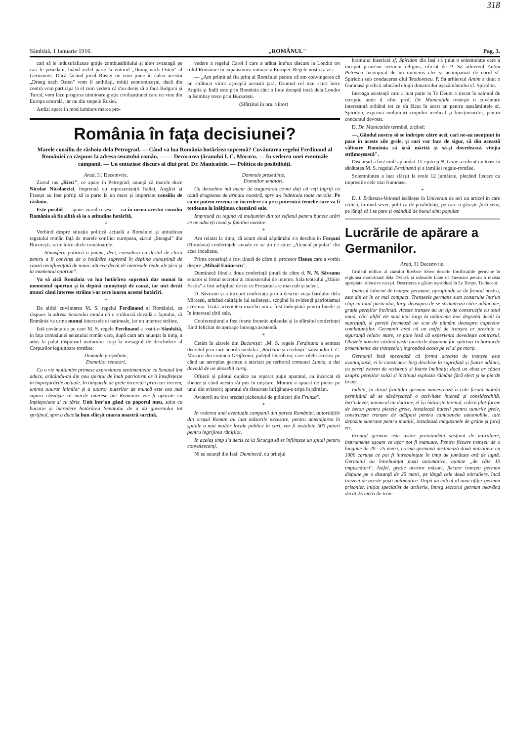318
Sâmbătă, 1 Ianuarie 1916. „ROMÂNUL" Pag. 3.
cari să le industrializeze grație combustibilului și altor avantagii pe cari le posedăm, luând astfel parte la viitorul „Drang nach Osten" al Germaniei. Dacă făcând jocul Rusiei ne vom pune în calea acestui „Drang nach Osten" vom fi anihilați, robiți economicește, dacă din contră vom participa la el cum vedem că s'au decis să o facă Bulgarii și Turcii, vom face progrese uimitoare grație civilizațiunei care ne vine din Europa centrală, iar nu din stepele Rusiei.
Astăzi apare în mod luminos marea pre-
vedere a regelui Carol I care a arătat într'un discurs la Londra tot rolul României în expansiunea viitoare a Europei. Regele nostru a zis:
— „Am primit să fiu prinț al României pentru că am convingerea că un strălucit viitor așteaptă această țară. Drumul cel mai scurt între Anglia și Indii este prin România căci o linie dreaptă trasă dela Londra la Bombay trece prin București.
(Sfârșitul în nrul viitor)
România în fața decisiunei?
Marele consiliu de răsboiu dela Petrograd. — Când va lua România hotărîrea supremă? Cuvântarea regelui Ferdinand al României ca răspuns la adresa senatului român. — — Decorarea țăranului I. C. Moraru. — In vederea unei eventuale campanii. — Un entuziast discurs al dlui prof. Dr. Manicatide. — Politica de posibilități.
Arad, 31 Decemvrie.
Ziarul rus „Rieci", ce apare în Petrograd, anunță că marele duce Nicolae Nicolaevici, împreună cu reprezentanții Italiei, Angliei și Franței au fost poftiți să ia parte la un mare și important consiliu de răsboiu.
Este posibil — spune ziarul rusesc — ca în urma acestui consiliu România să fie silită să ia o atitudine hotărîtă.
*
Vorbind despre situația politică actuală a României și atitudinea regatului român față de marele conflict european, ziarul „Steagul" din București, scrie între altele următoarele:
— Atmosfera politică o putem, deci, considera ca destul de clară pentru a fi convinși de o hotărâre supremă în deplina cunoștință de cauză neinfluențată de nimic altceva decât de interesele reale ale țării și la momentul oportun".
Va să zică România va lua hotărîrea supremă dar numai la momentul oportun și în depină cunoștință de cauză, iar nici decât atunci când interese străine i-ar cere luarea acestei hotărîri.
*
De altfel cuvântarea M. S. regelui Ferdinand al României, ca răspuns la adresa Senatului român dă o strălucită dovadă a faptului, că România va urma numai interesele ei naționale, iar nu interese străine.
Iată cuvântarea pe care M. S. regele Ferdinand a rostit-o Sâmbătă, în fața comisiunei senatului român care, după cum am anunțat la timp, a adus la palat răspunsul maturului corp la mesagiul de deschidere al Corpurilor legiuitoare române:
Domnule președinte,
Domnilor senatori,
Cu o vie mulțumire primesc expresiunea sentimentelor ce Senatul îmi aduce, arătându-mi din nou spiritul de înalt patriotism ce îl însuflețește în împrejurările actuale. In timpurile de grele încercări prin cari trecem, unirea tuturor inimilor și a tuturor puterilor de muncă este cea mai sigură chezășie că marile interese ale României vor fi apărate cu înțelepciune și cu tărie. Unit într'un gând cu poporul meu, salut cu bucurie și încredere hotărârea Senatului de a da guvernului tot sprijinul, spre a duce la bun sfârșit marea noastră sarcină.
Domnule președinte,
Domnilor senatori,
Cu deosebire mă bucur de asigurarea ce-mi dați că veți îngriji cu toată dragostea de armata noastră, spre a-i îndestula toate nevoile. Pe ea ne putem rezema cu încredere ca pe o puternică temelie care va fi totdeuna la înălțimea chemărei sale.
Impreună cu regina vă mulțumim din tot sufletul pentru bunele urări ce ne aduceți nouă și familiei noastre.
*
Am relatat la timp, că acum două săptămâni s'a deschis în Focșani (România) conferințele anuale ce se țin de către „Ateneul popular" din acea localitate.
Prima conerință a fost ținută de către d. profesor Haneș care a vorbit despre „Mihail Eminescu".
Duminecă fiind a doua conferință ținută de către d. N. N. Săveanu senator și fostul secretar al ministerului de interne. Sala teatrului „Maior Fastia" a fost arhiplină de tot ce Focșanul are mai cult și select.
D. Săveanu și-a început conferința prin a descrie viața bardului dela Mircești, arătând calitățile lui sufletești, scoțând în evidență patriotismul acestuia. Toată activitatea marelui om a fost îndreptată pentru binele și în interesul țării sale.
Conferențiarul a fost foarte frenetic aplaudat și la sfârșitul conferinței fiind felicitat de aproape întreaga asistență.
*
Cetim în ziarele din București: „M. S. regele Ferdinand a semnat decretul prin care acordă medalia „Bărbăție și credință" săteanului I. C. Moraru din comuna Orofteana, județul Dorohoiu, care zilele acestea pe când un aeroplan german a aterizat pe teritorul comunei Lunca, a dat dovadă de un deosebit curaj.
Ofițerii și pilotul dupăce au reparat puțin aparatul, au încercat să sboare și când acesta s'a pus în mișcare, Moraru a apucat de picior pe unul din aviatori; aparatul s'a răsturnat înfigându-ș aripa în pământ.
Aviatorii au fost predați pichetului de grăniceri din Frunza".
*
In vederea unei eventuale campanii din partea României, autoritățile din orașul Roman au luat măsurile necesare, pentru amenajarea în spitale a mai multor locale publice în cari, vor fi instalate 500 paturi pentru îngrijirea rănițilot.
In acelaș timp s'a decis ca la Strunga să se înființeze un spital pentru convalescenți.
Ni se anunță din Iași: Duminecă, cu prilejul
hramului bisericei sf. Spiridon din Iași s'a ținut o solemnitate care a început printr'un serviciu religios, oficiat de P. Sa arhiereul Antim Petrescu înconjurat de un numeros cler și acompaniat de corul sf. Spiridon sub conducerea dlui Teodorescu. P. Sa arhiereul Antim a ținut o frumoasă predică aducând elogii donatorilor așezământului sf. Spiridon.
Intreaga asistență care a luat parte la Te Deum a trecut în salonul de recepție unde d. efor. prof. Dr. Manicatide rostește o cuvântare interesantă arătând tot ce s'a făcut în acest an pentru așezămintele sf. Spiridon, exprimă mulțumiri corpului medical și funcționarilor, pentru concursul devotat.
D. Dr. Manicatide termină, zicând:
—„Gândul nostru să se îndrepte către acei, cari ne-au menținut în pace în aceste zile grele, și cari vor face de sigur, că din această vâltoare România să iasă mărită și să-și dovedească vitejia strămoșească".
Discursul a fost mult aplaudat. D. epitrop N. Gane a ridicat un toast în sănătatea M. S. regelui Ferdinand și a familiei regale-române.
Solemnitatea a luat sfârșit la orele 12 jumătate, plecând fiecare cu impresiile cele mai frumoase.
*
D. I. Brătescu-Voinești iscălește în Universul de ieri un articol în care critică, în mod sever, politica de posibilități, pe care o găsește fără senz, pe lângă că i se pare și osândită de bunul simț popular.
Lucrările de apărare a Germanilor.
Arad, 31 Decemvrie.
Criticul militar al ziarului Ruskoie Slovo descrie fortificațiile germane în regiunea mocirloasă dela Dvinsk și măsurile luate de Germani pentru a rezista apropiatei ofensive rusești. Descrierea o găsim reprodusă în Le Temps. Traducem:
Imensul labirint de tranșee germane, apropiindu-se de frontul nostru, este din ce în ce mai compact. Tranșeele germane sunt construite într'un chip cu totul particular, largi deasupra de se strâmtează către adâncime, grație pereților înclinați. Aceste tranșee au un tip de construcție cu totul nouă, căci altfel ele sunt mai largi la adâncime mai degrabă decât la suprafață, și pereții formează un scut de pământ deasupra capetelor combatanților. Germanii cred că un astfel de tranșeu ar prezinta o siguranță relativ mare, se pare însă că experiența dovedește contrarul. Obuzele noastre căzând peste lucrările dușmane fac spărturi în bordurile proeminente ale tranșeelor, îngropând acolo pe vii și pe morți.
Germanii însă speerează că forma aceasta de tranșee este avantajoasă, ei le construesc larg deschise la suprafață și foarte adânci, cu pereți extrem de rezistenți și foarte înclinați; dacă un obuz ar cădea asupra pereților solizi și înclinați explozia rămâne fără efect și se pierde în aer.
Indată, în dosul frontului german manevrează o cale ferată mobilă permițând să se săvârșească o activitate intensă și considerabilă. Intr'adevăr, inamicul nu doarme, el își întărește terenul, ridică plat-forme de beton pentru piesele grele, instalează baterii pentru tunurile grele, construește tranșee de adăpost pentru camioanele automobile, taie depozite suterane pentru muniții, instalează magazinele de grâne și furaj etc.
Frontul german este astăzi pretutindeni susținut de mitraliere, instrumente ușoare ce ușor pot fi manuate. Pentru fiecare tranșeu de o lungime de 20—25 metri, norma germană destinează două mitraliere cu 1000 cartușe ce pot fi întrebuințate în timp de jumătate oră de luptă. Germanii au întrebuințat puști automatice, numite „de câte 10 impușcături". Astfel, grație acestor măsuri, fiecare tranșeu german dispune pe o distanță de 25 metri, pe lângă cele două mitraliere, încă treizeci de aceste puști automatice. După un calcul al unui ofițer german prisonier, inițiat specialist de artilerie, întreg sectorul german neavând decât 25 metri de tran-